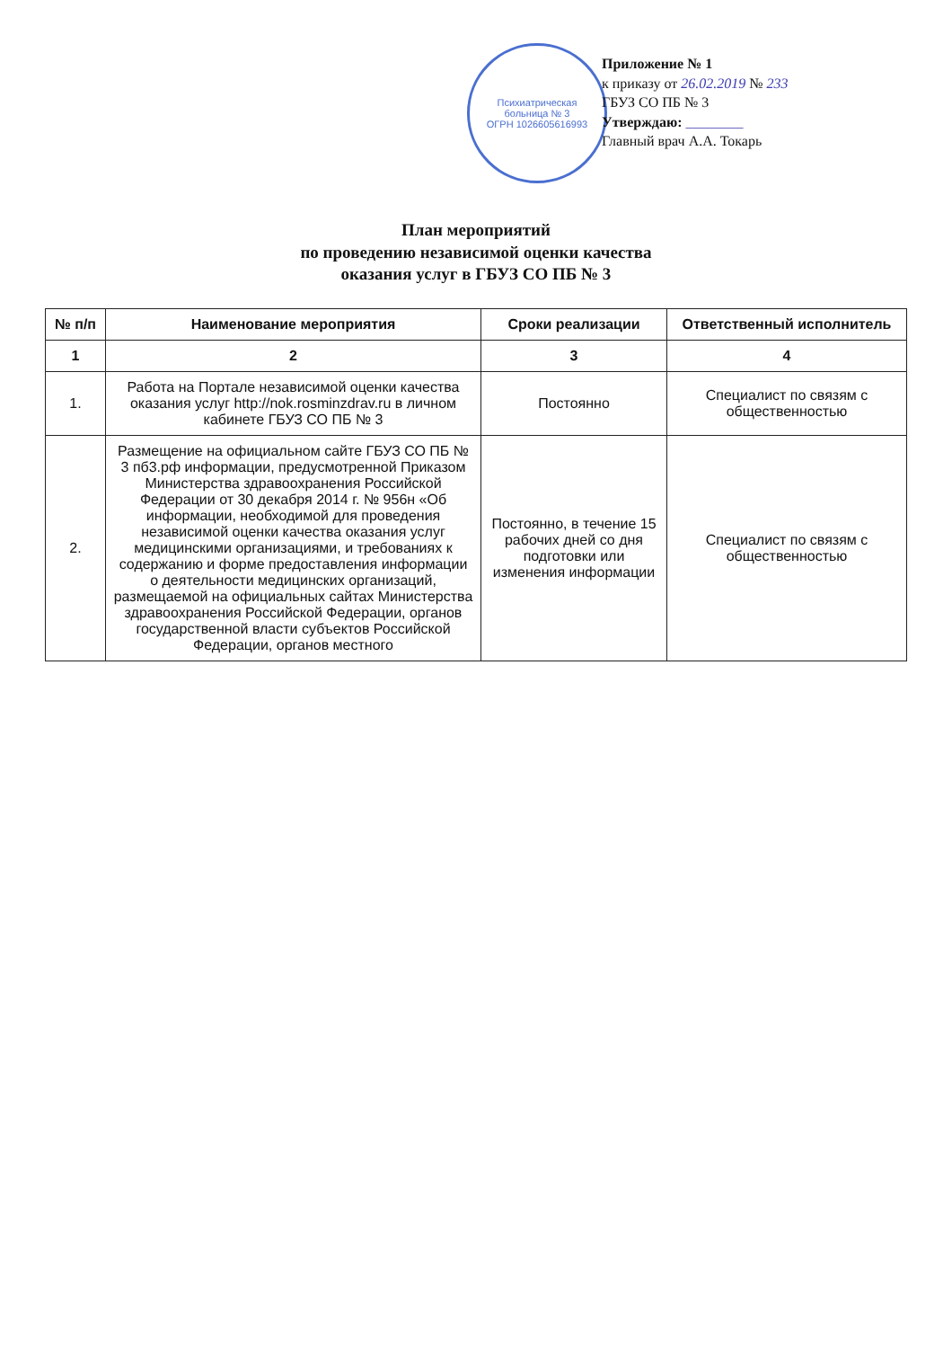Приложение № 1
к приказу от 26.02.2019 № 233
ГБУЗ СО ПБ № 3
Утверждаю: ________
Главный врач А.А. Токарь
Психиатрическая
больница № 3
ОГРН 1026605616993
План мероприятий
по проведению независимой оценки качества
оказания услуг в ГБУЗ СО ПБ № 3
| № п/п | Наименование мероприятия | Сроки реализации | Ответственный исполнитель |
| --- | --- | --- | --- |
| 1 | 2 | 3 | 4 |
| 1. | Работа на Портале независимой оценки качества оказания услуг http://nok.rosminzdrav.ru в личном кабинете ГБУЗ СО ПБ № 3 | Постоянно | Специалист по связям с общественностью |
| 2. | Размещение на официальном сайте ГБУЗ СО ПБ № 3 пб3.рф информации, предусмотренной Приказом Министерства здравоохранения Российской Федерации от 30 декабря 2014 г. № 956н «Об информации, необходимой для проведения независимой оценки качества оказания услуг медицинскими организациями, и требованиях к содержанию и форме предоставления информации о деятельности медицинских организаций, размещаемой на официальных сайтах Министерства здравоохранения Российской Федерации, органов государственной власти субъектов Российской Федерации, органов местного | Постоянно, в течение 15 рабочих дней со дня подготовки или изменения информации | Специалист по связям с общественностью |